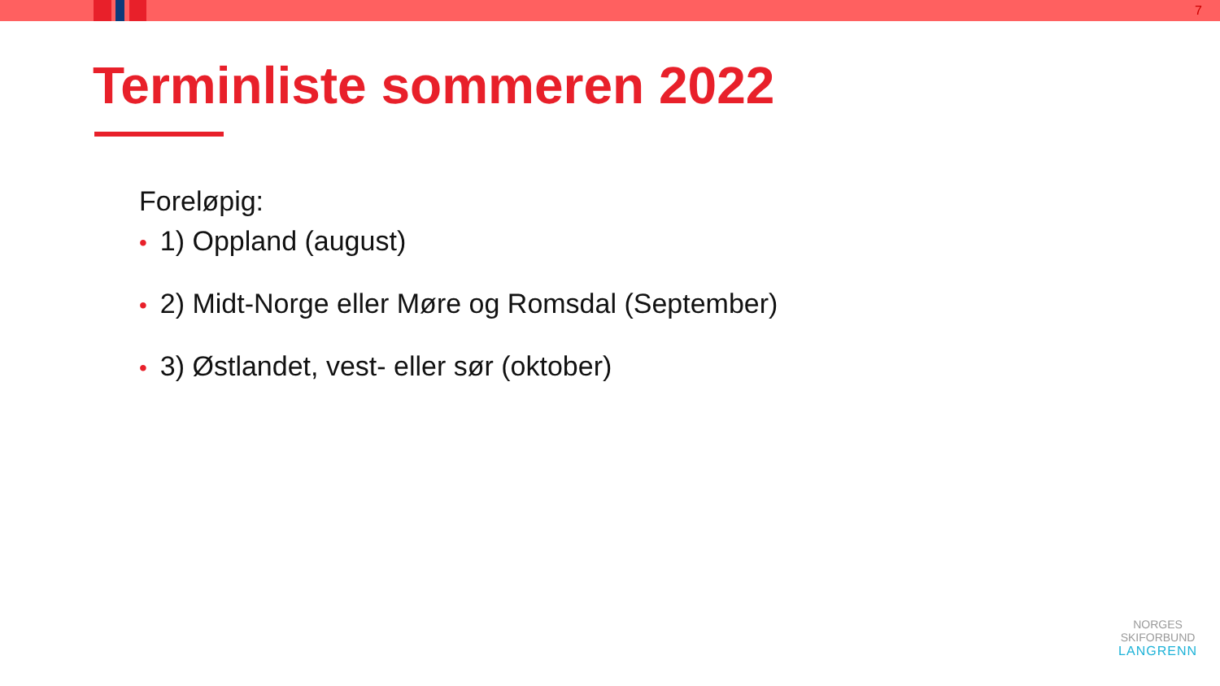7
Terminliste sommeren 2022
Foreløpig:
• 1) Oppland (august)
• 2) Midt-Norge eller Møre og Romsdal (September)
• 3) Østlandet, vest- eller sør (oktober)
NORGES
SKIFORBUND
LANGRENN